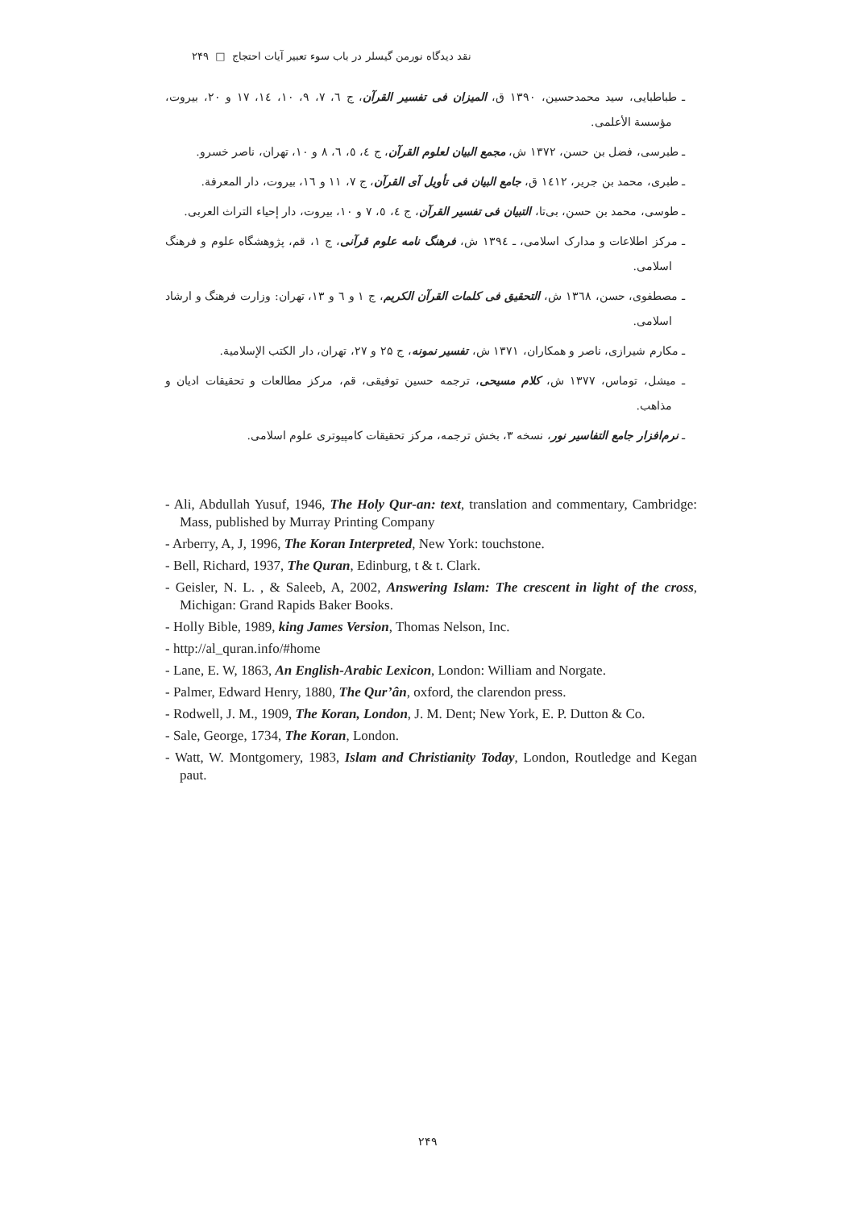نقد دیدگاه نورمن گیسلر در باب سوء تعبیر آیات احتجاج □ ۲۴۹
ـ طباطبایی، سید محمدحسین، ۱۳۹۰ ق، المیزان فی تفسیر القرآن، ج ٦، ٧، ٩، ١٠، ١٤، ١٧ و ٢٠، بیروت، مؤسسة الأعلمی.
ـ طبرسی، فضل بن حسن، ۱۳۷۲ ش، مجمع البیان لعلوم القرآن، ج ٤، ٥، ٦، ٨ و ١٠، تهران، ناصر خسرو.
ـ طبری، محمد بن جریر، ١٤١٢ ق، جامع البیان فی تأویل آی القرآن، ج ٧، ١١ و ١٦، بیروت، دار المعرفة.
ـ طوسی، محمد بن حسن، بی‌تا، التبیان فی تفسیر القرآن، ج ٤، ٥، ٧ و ١٠، بیروت، دار إحیاء التراث العربی.
ـ مرکز اطلاعات و مدارک اسلامی، ـ ۱۳۹٤ ش، فرهنگ نامه علوم قرآنی، ج ۱، قم، پژوهشگاه علوم و فرهنگ اسلامی.
ـ مصطفوی، حسن، ۱۳٦۸ ش، التحقیق فی کلمات القرآن الکریم، ج ۱ و ٦ و ۱۳، تهران: وزارت فرهنگ و ارشاد اسلامی.
ـ مکارم شیرازی، ناصر و همکاران، ۱۳۷۱ ش، تفسیر نمونه، ج ۲۵ و ۲۷، تهران، دار الکتب الإسلامیة.
ـ میشل، توماس، ۱۳۷۷ ش، کلام مسیحی، ترجمه حسین توفیقی، قم، مرکز مطالعات و تحقیقات ادیان و مذاهب.
ـ نرم‌افزار جامع التفاسیر نور، نسخه ۳، بخش ترجمه، مرکز تحقیقات کامپیوتری علوم اسلامی.
- Ali, Abdullah Yusuf, 1946, The Holy Qur-an: text, translation and commentary, Cambridge: Mass, published by Murray Printing Company
- Arberry, A, J, 1996, The Koran Interpreted, New York: touchstone.
- Bell, Richard, 1937, The Quran, Edinburg, t & t. Clark.
- Geisler, N. L. , & Saleeb, A, 2002, Answering Islam: The crescent in light of the cross, Michigan: Grand Rapids Baker Books.
- Holly Bible, 1989, king James Version, Thomas Nelson, Inc.
- http://al_quran.info/#home
- Lane, E. W, 1863, An English-Arabic Lexicon, London: William and Norgate.
- Palmer, Edward Henry, 1880, The Qur’ân, oxford, the clarendon press.
- Rodwell, J. M., 1909, The Koran, London, J. M. Dent; New York, E. P. Dutton & Co.
- Sale, George, 1734, The Koran, London.
- Watt, W. Montgomery, 1983, Islam and Christianity Today, London, Routledge and Kegan paut.
۲۴۹